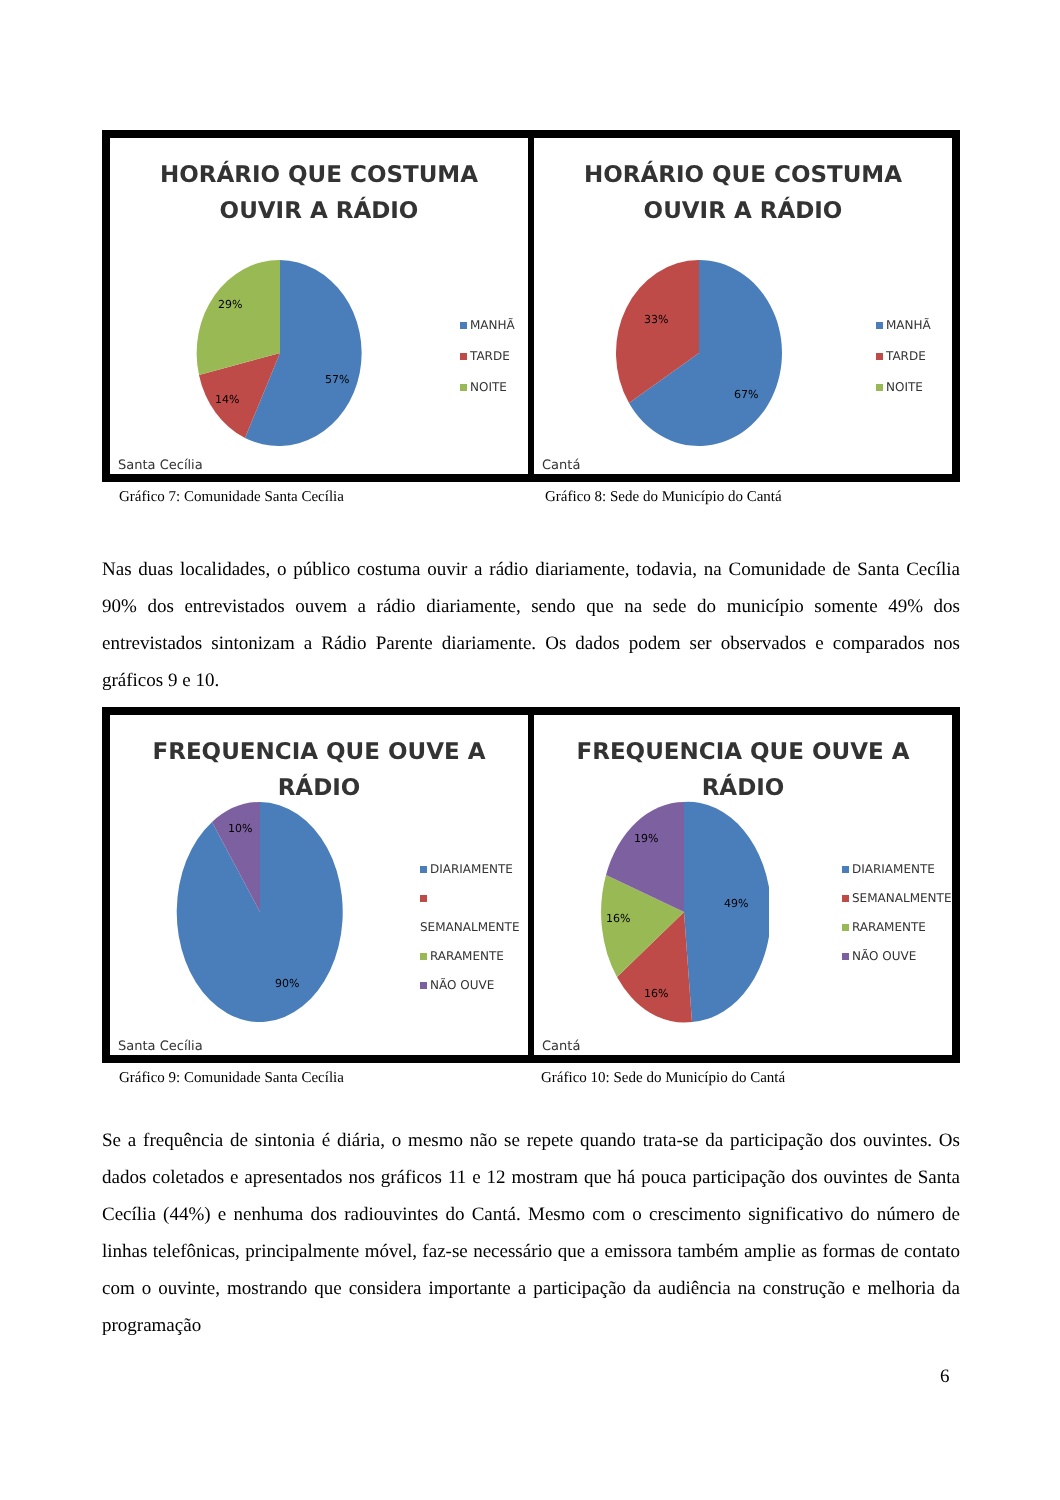HORÁRIO QUE COSTUMA
OUVIR A RÁDIO
57%
14%
29%
MANHÃ
TARDE
NOITE
Santa Cecília
HORÁRIO QUE COSTUMA
OUVIR A RÁDIO
67%
33%
MANHÃ
TARDE
NOITE
Cantá
Gráfico 7: Comunidade Santa Cecília
Gráfico 8: Sede do Município do Cantá
Nas duas localidades, o público costuma ouvir a rádio diariamente, todavia, na Comunidade de Santa Cecília 90% dos entrevistados ouvem a rádio diariamente, sendo que na sede do município somente 49% dos entrevistados sintonizam a Rádio Parente diariamente. Os dados podem ser observados e comparados nos gráficos 9 e 10.
FREQUENCIA QUE OUVE A RÁDIO
90%
10%
DIARIAMENTE
SEMANALMENTE
RARAMENTE
NÃO OUVE
Santa Cecília
FREQUENCIA QUE OUVE A RÁDIO
49%
16%
16%
19%
DIARIAMENTE
SEMANALMENTE
RARAMENTE
NÃO OUVE
Cantá
Gráfico 9: Comunidade Santa Cecília
Gráfico 10: Sede do Município do Cantá
Se a frequência de sintonia é diária, o mesmo não se repete quando trata-se da participação dos ouvintes. Os dados coletados e apresentados nos gráficos 11 e 12 mostram que há pouca participação dos ouvintes de Santa Cecília (44%) e nenhuma dos radiouvintes do Cantá. Mesmo com o crescimento significativo do número de linhas telefônicas, principalmente móvel, faz-se necessário que a emissora também amplie as formas de contato com o ouvinte, mostrando que considera importante a participação da audiência na construção e melhoria da programação
6